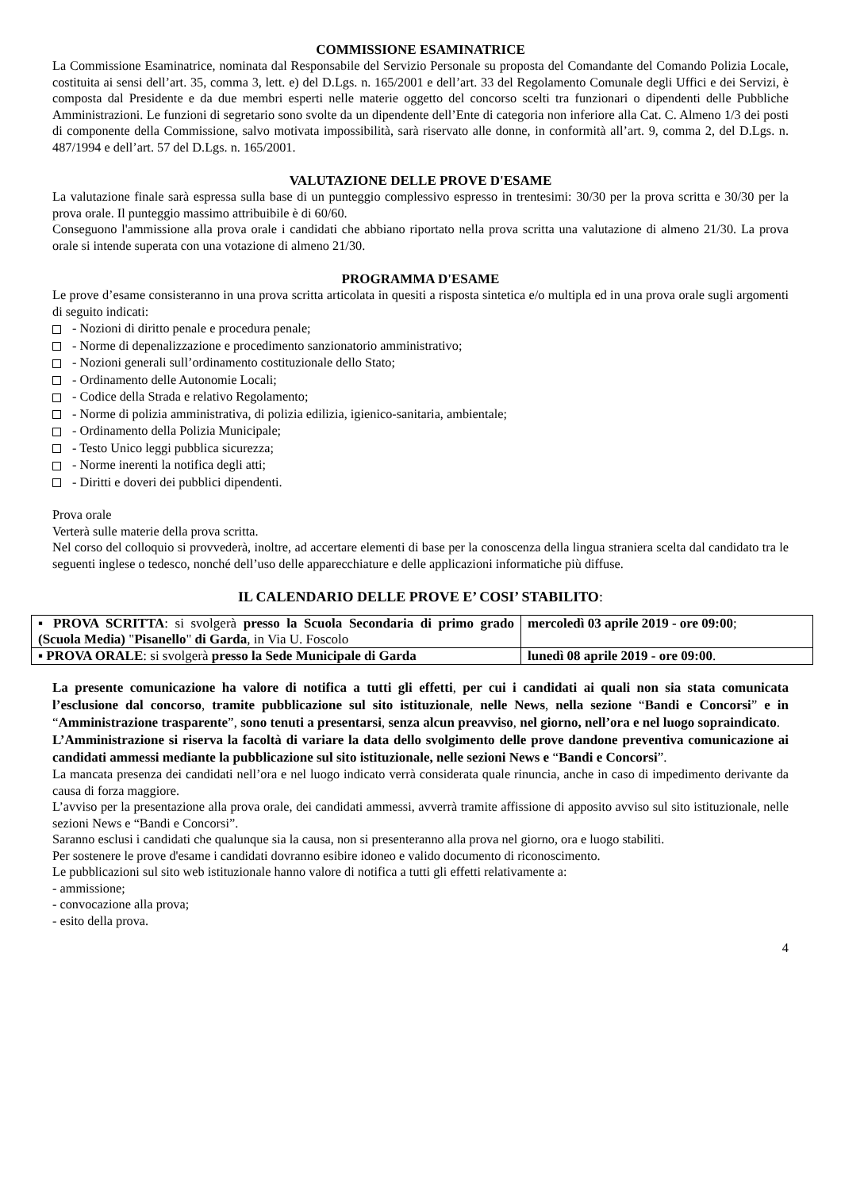COMMISSIONE ESAMINATRICE
La Commissione Esaminatrice, nominata dal Responsabile del Servizio Personale su proposta del Comandante del Comando Polizia Locale, costituita ai sensi dell’art. 35, comma 3, lett. e) del D.Lgs. n. 165/2001 e dell’art. 33 del Regolamento Comunale degli Uffici e dei Servizi, è composta dal Presidente e da due membri esperti nelle materie oggetto del concorso scelti tra funzionari o dipendenti delle Pubbliche Amministrazioni. Le funzioni di segretario sono svolte da un dipendente dell’Ente di categoria non inferiore alla Cat. C. Almeno 1/3 dei posti di componente della Commissione, salvo motivata impossibilità, sarà riservato alle donne, in conformità all’art. 9, comma 2, del D.Lgs. n. 487/1994 e dell’art. 57 del D.Lgs. n. 165/2001.
VALUTAZIONE DELLE PROVE D'ESAME
La valutazione finale sarà espressa sulla base di un punteggio complessivo espresso in trentesimi: 30/30 per la prova scritta e 30/30 per la prova orale. Il punteggio massimo attribuibile è di 60/60.
Conseguono l'ammissione alla prova orale i candidati che abbiano riportato nella prova scritta una valutazione di almeno 21/30. La prova orale si intende superata con una votazione di almeno 21/30.
PROGRAMMA D'ESAME
Le prove d’esame consisteranno in una prova scritta articolata in quesiti a risposta sintetica e/o multipla ed in una prova orale sugli argomenti di seguito indicati:
- Nozioni di diritto penale e procedura penale;
- Norme di depenalizzazione e procedimento sanzionatorio amministrativo;
- Nozioni generali sull’ordinamento costituzionale dello Stato;
- Ordinamento delle Autonomie Locali;
- Codice della Strada e relativo Regolamento;
- Norme di polizia amministrativa, di polizia edilizia, igienico-sanitaria, ambientale;
- Ordinamento della Polizia Municipale;
- Testo Unico leggi pubblica sicurezza;
- Norme inerenti la notifica degli atti;
- Diritti e doveri dei pubblici dipendenti.
Prova orale
Verterà sulle materie della prova scritta.
Nel corso del colloquio si provvederà, inoltre, ad accertare elementi di base per la conoscenza della lingua straniera scelta dal candidato tra le seguenti inglese o tedesco, nonché dell’uso delle apparecchiature e delle applicazioni informatiche più diffuse.
IL CALENDARIO DELLE PROVE E’ COSI’ STABILITO:
| ▪ PROVA SCRITTA : si svolgerà presso la Scuola Secondaria di primo grado (Scuola Media) " Pisanello " di Garda , in Via U. Foscolo | mercoledì 03 aprile 2019 - ore 09:00 ; |
| ▪ PROVA ORALE : si svolgerà presso la Sede Municipale di Garda | lunedì 08 aprile 2019 - ore 09:00 . |
La presente comunicazione ha valore di notifica a tutti gli effetti, per cui i candidati ai quali non sia stata comunicata l’esclusione dal concorso, tramite pubblicazione sul sito istituzionale, nelle News, nella sezione “Bandi e Concorsi” e in “Amministrazione trasparente”, sono tenuti a presentarsi, senza alcun preavviso, nel giorno, nell’ora e nel luogo sopraindicato.
L’Amministrazione si riserva la facoltà di variare la data dello svolgimento delle prove dandone preventiva comunicazione ai candidati ammessi mediante la pubblicazione sul sito istituzionale, nelle sezioni News e “Bandi e Concorsi”.
La mancata presenza dei candidati nell’ora e nel luogo indicato verrà considerata quale rinuncia, anche in caso di impedimento derivante da causa di forza maggiore.
L’avviso per la presentazione alla prova orale, dei candidati ammessi, avverrà tramite affissione di apposito avviso sul sito istituzionale, nelle sezioni News e “Bandi e Concorsi”.
Saranno esclusi i candidati che qualunque sia la causa, non si presenteranno alla prova nel giorno, ora e luogo stabiliti.
Per sostenere le prove d'esame i candidati dovranno esibire idoneo e valido documento di riconoscimento.
Le pubblicazioni sul sito web istituzionale hanno valore di notifica a tutti gli effetti relativamente a:
- ammissione;
- convocazione alla prova;
- esito della prova.
4